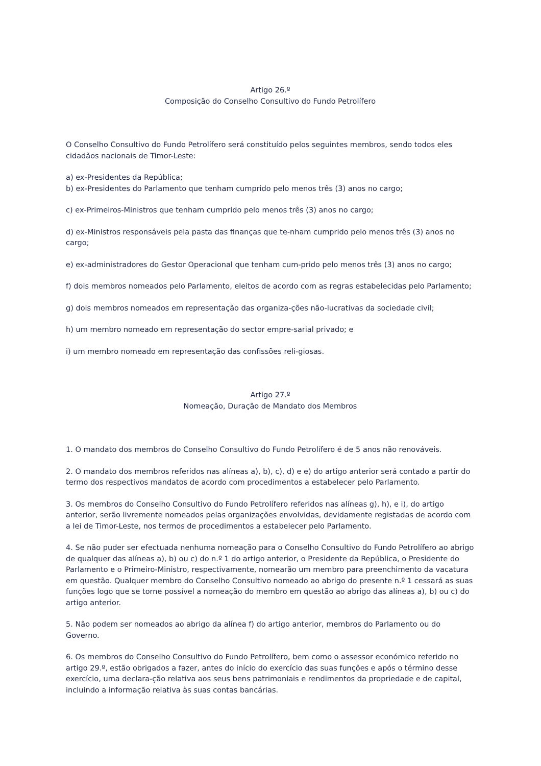Artigo 26.º
Composição do Conselho Consultivo do Fundo Petrolífero
O Conselho Consultivo do Fundo Petrolífero será constituído pelos seguintes membros, sendo todos eles cidadãos nacionais de Timor-Leste:
a) ex-Presidentes da República;
b) ex-Presidentes do Parlamento que tenham cumprido pelo menos três (3) anos no cargo;
c) ex-Primeiros-Ministros que tenham cumprido pelo menos três (3) anos no cargo;
d) ex-Ministros responsáveis pela pasta das finanças que te-nham cumprido pelo menos três (3) anos no cargo;
e) ex-administradores do Gestor Operacional que tenham cum-prido pelo menos três (3) anos no cargo;
f) dois membros nomeados pelo Parlamento, eleitos de acordo com as regras estabelecidas pelo Parlamento;
g) dois membros nomeados em representação das organiza-ções não-lucrativas da sociedade civil;
h) um membro nomeado em representação do sector empre-sarial privado; e
i) um membro nomeado em representação das confissões reli-giosas.
Artigo 27.º
Nomeação, Duração de Mandato dos Membros
1. O mandato dos membros do Conselho Consultivo do Fundo Petrolífero é de 5 anos não renováveis.
2. O mandato dos membros referidos nas alíneas a), b), c), d) e e) do artigo anterior será contado a partir do termo dos respectivos mandatos de acordo com procedimentos a estabelecer pelo Parlamento.
3. Os membros do Conselho Consultivo do Fundo Petrolífero referidos nas alíneas g), h), e i), do artigo anterior, serão livremente nomeados pelas organizações envolvidas, devidamente registadas de acordo com a lei de Timor-Leste, nos termos de procedimentos a estabelecer pelo Parlamento.
4. Se não puder ser efectuada nenhuma nomeação para o Conselho Consultivo do Fundo Petrolífero ao abrigo de qualquer das alíneas a), b) ou c) do n.º 1 do artigo anterior, o Presidente da República, o Presidente do Parlamento e o Primeiro-Ministro, respectivamente, nomearão um membro para preenchimento da vacatura em questão. Qualquer membro do Conselho Consultivo nomeado ao abrigo do presente n.º 1 cessará as suas funções logo que se torne possível a nomeação do membro em questão ao abrigo das alíneas a), b) ou c) do artigo anterior.
5. Não podem ser nomeados ao abrigo da alínea f) do artigo anterior, membros do Parlamento ou do Governo.
6. Os membros do Conselho Consultivo do Fundo Petrolífero, bem como o assessor económico referido no artigo 29.º, estão obrigados a fazer, antes do início do exercício das suas funções e após o término desse exercício, uma declara-ção relativa aos seus bens patrimoniais e rendimentos da propriedade e de capital, incluindo a informação relativa às suas contas bancárias.